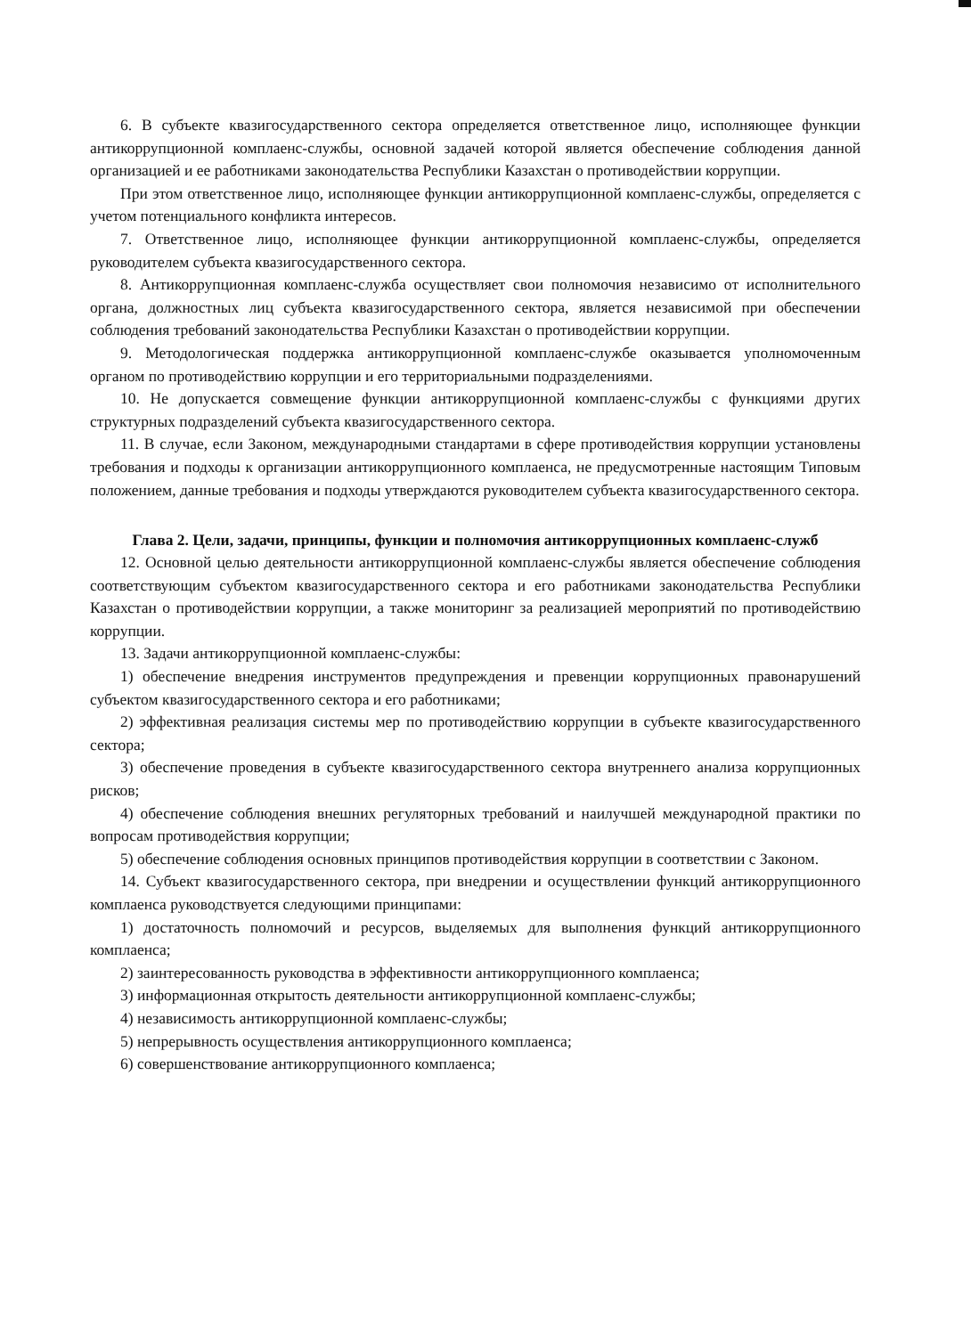6. В субъекте квазигосударственного сектора определяется ответственное лицо, исполняющее функции антикоррупционной комплаенс-службы, основной задачей которой является обеспечение соблюдения данной организацией и ее работниками законодательства Республики Казахстан о противодействии коррупции.
При этом ответственное лицо, исполняющее функции антикоррупционной комплаенс-службы, определяется с учетом потенциального конфликта интересов.
7. Ответственное лицо, исполняющее функции антикоррупционной комплаенс-службы, определяется руководителем субъекта квазигосударственного сектора.
8. Антикоррупционная комплаенс-служба осуществляет свои полномочия независимо от исполнительного органа, должностных лиц субъекта квазигосударственного сектора, является независимой при обеспечении соблюдения требований законодательства Республики Казахстан о противодействии коррупции.
9. Методологическая поддержка антикоррупционной комплаенс-службе оказывается уполномоченным органом по противодействию коррупции и его территориальными подразделениями.
10. Не допускается совмещение функции антикоррупционной комплаенс-службы с функциями других структурных подразделений субъекта квазигосударственного сектора.
11. В случае, если Законом, международными стандартами в сфере противодействия коррупции установлены требования и подходы к организации антикоррупционного комплаенса, не предусмотренные настоящим Типовым положением, данные требования и подходы утверждаются руководителем субъекта квазигосударственного сектора.
Глава 2. Цели, задачи, принципы, функции и полномочия антикоррупционных комплаенс-служб
12. Основной целью деятельности антикоррупционной комплаенс-службы является обеспечение соблюдения соответствующим субъектом квазигосударственного сектора и его работниками законодательства Республики Казахстан о противодействии коррупции, а также мониторинг за реализацией мероприятий по противодействию коррупции.
13. Задачи антикоррупционной комплаенс-службы:
1) обеспечение внедрения инструментов предупреждения и превенции коррупционных правонарушений субъектом квазигосударственного сектора и его работниками;
2) эффективная реализация системы мер по противодействию коррупции в субъекте квазигосударственного сектора;
3) обеспечение проведения в субъекте квазигосударственного сектора внутреннего анализа коррупционных рисков;
4) обеспечение соблюдения внешних регуляторных требований и наилучшей международной практики по вопросам противодействия коррупции;
5) обеспечение соблюдения основных принципов противодействия коррупции в соответствии с Законом.
14. Субъект квазигосударственного сектора, при внедрении и осуществлении функций антикоррупционного комплаенса руководствуется следующими принципами:
1) достаточность полномочий и ресурсов, выделяемых для выполнения функций антикоррупционного комплаенса;
2) заинтересованность руководства в эффективности антикоррупционного комплаенса;
3) информационная открытость деятельности антикоррупционной комплаенс-службы;
4) независимость антикоррупционной комплаенс-службы;
5) непрерывность осуществления антикоррупционного комплаенса;
6) совершенствование антикоррупционного комплаенса;